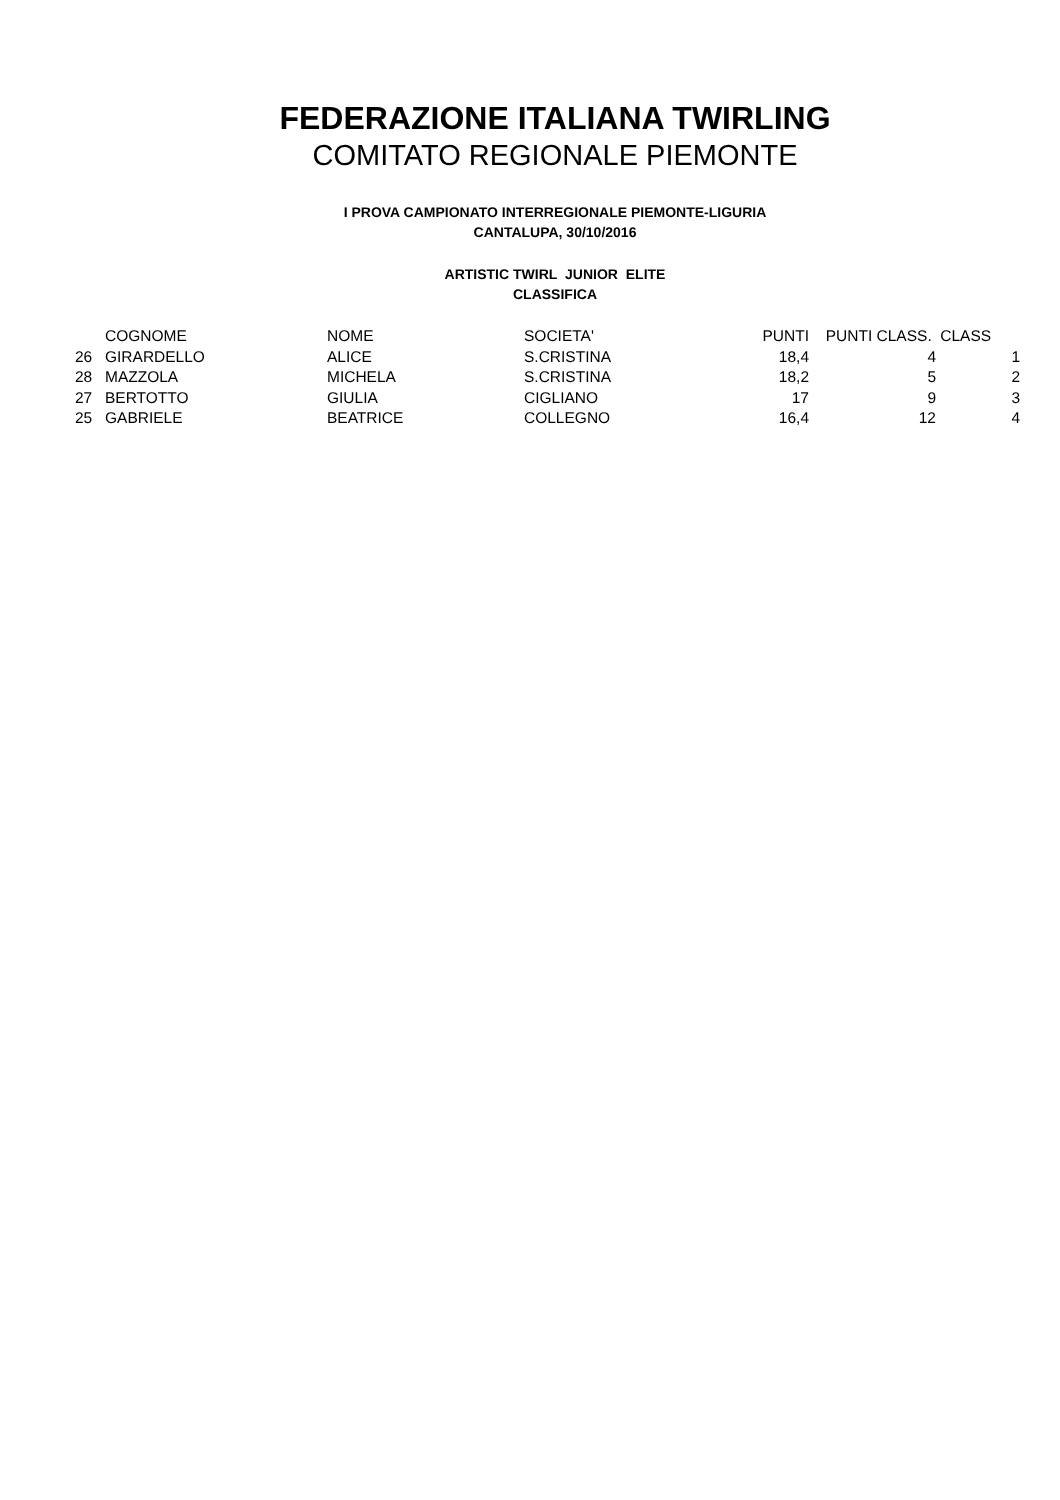FEDERAZIONE ITALIANA TWIRLING
COMITATO REGIONALE PIEMONTE
I PROVA CAMPIONATO INTERREGIONALE PIEMONTE-LIGURIA
CANTALUPA, 30/10/2016
ARTISTIC TWIRL JUNIOR ELITE
CLASSIFICA
| | COGNOME | NOME | SOCIETA' | PUNTI | PUNTI CLASS. | CLASS |
| --- | --- | --- | --- | --- | --- | --- |
| 26 | GIRARDELLO | ALICE | S.CRISTINA | 18,4 | 4 | 1 |
| 28 | MAZZOLA | MICHELA | S.CRISTINA | 18,2 | 5 | 2 |
| 27 | BERTOTTO | GIULIA | CIGLIANO | 17 | 9 | 3 |
| 25 | GABRIELE | BEATRICE | COLLEGNO | 16,4 | 12 | 4 |